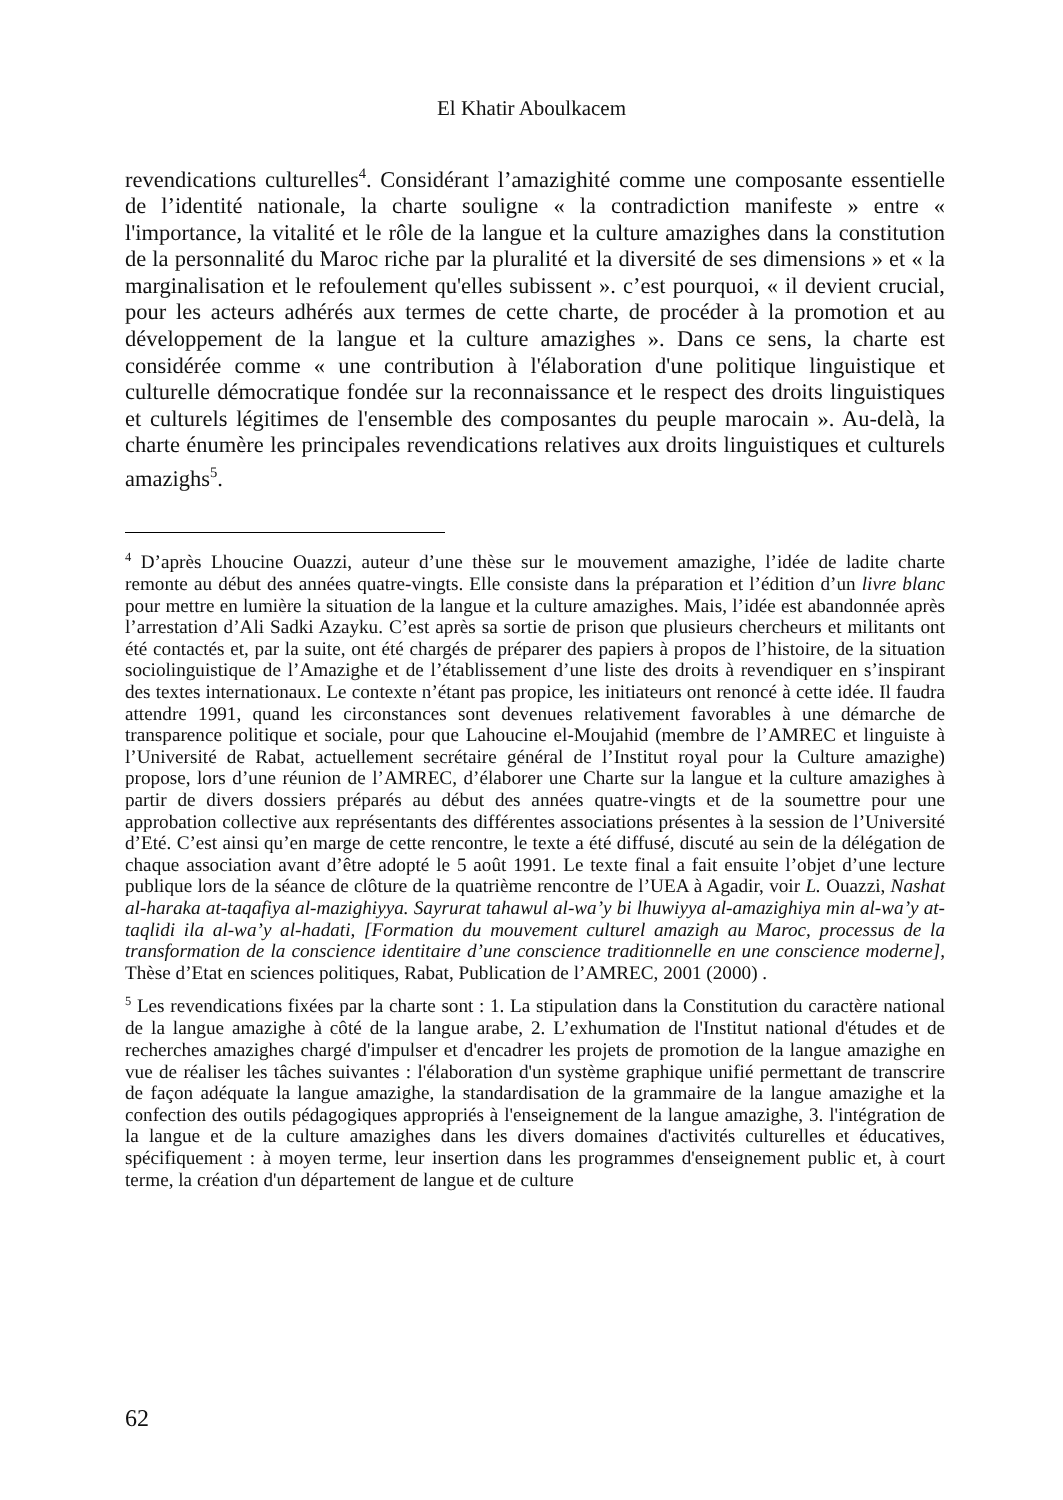El Khatir Aboulkacem
revendications culturelles<sup>4</sup>. Considérant l’amazighité comme une composante essentielle de l’identité nationale, la charte souligne « la contradiction manifeste » entre « l'importance, la vitalité et le rôle de la langue et la culture amazighes dans la constitution de la personnalité du Maroc riche par la pluralité et la diversité de ses dimensions » et « la marginalisation et le refoulement qu'elles subissent ». c’est pourquoi, « il devient crucial, pour les acteurs adhérés aux termes de cette charte, de procéder à la promotion et au développement de la langue et la culture amazighes ». Dans ce sens, la charte est considérée comme « une contribution à l'élaboration d'une politique linguistique et culturelle démocratique fondée sur la reconnaissance et le respect des droits linguistiques et culturels légitimes de l'ensemble des composantes du peuple marocain ». Au-delà, la charte énumère les principales revendications relatives aux droits linguistiques et culturels amazighs<sup>5</sup>.
<sup>4</sup> D’après Lhoucine Ouazzi, auteur d’une thèse sur le mouvement amazighe, l’idée de ladite charte remonte au début des années quatre-vingts. Elle consiste dans la préparation et l’édition d’un livre blanc pour mettre en lumière la situation de la langue et la culture amazighes. Mais, l’idée est abandonnée après l’arrestation d’Ali Sadki Azayku. C’est après sa sortie de prison que plusieurs chercheurs et militants ont été contactés et, par la suite, ont été chargés de préparer des papiers à propos de l’histoire, de la situation sociolinguistique de l’Amazighe et de l’établissement d’une liste des droits à revendiquer en s’inspirant des textes internationaux. Le contexte n’étant pas propice, les initiateurs ont renoncé à cette idée. Il faudra attendre 1991, quand les circonstances sont devenues relativement favorables à une démarche de transparence politique et sociale, pour que Lahoucine el-Moujahid (membre de l’AMREC et linguiste à l’Université de Rabat, actuellement secrétaire général de l’Institut royal pour la Culture amazighe) propose, lors d’une réunion de l’AMREC, d’élaborer une Charte sur la langue et la culture amazighes à partir de divers dossiers préparés au début des années quatre-vingts et de la soumettre pour une approbation collective aux représentants des différentes associations présentes à la session de l’Université d’Eté. C’est ainsi qu’en marge de cette rencontre, le texte a été diffusé, discuté au sein de la délégation de chaque association avant d’être adopté le 5 août 1991. Le texte final a fait ensuite l’objet d’une lecture publique lors de la séance de clôture de la quatrième rencontre de l’UEA à Agadir, voir L. Ouazzi, Nashat al-haraka at-taqafiya al-mazighiyya. Sayrurat tahawul al-wa’y bi lhuwiyya al-amazighiya min al-wa’y at-taqlidi ila al-wa’y al-hadati, [Formation du mouvement culturel amazigh au Maroc, processus de la transformation de la conscience identitaire d’une conscience traditionnelle en une conscience moderne], Thèse d’Etat en sciences politiques, Rabat, Publication de l’AMREC, 2001 (2000) .
<sup>5</sup> Les revendications fixées par la charte sont : 1. La stipulation dans la Constitution du caractère national de la langue amazighe à côté de la langue arabe, 2. L’exhumation de l'Institut national d'études et de recherches amazighes chargé d'impulser et d'encadrer les projets de promotion de la langue amazighe en vue de réaliser les tâches suivantes : l'élaboration d'un système graphique unifié permettant de transcrire de façon adéquate la langue amazighe, la standardisation de la grammaire de la langue amazighe et la confection des outils pédagogiques appropriés à l'enseignement de la langue amazighe, 3. l'intégration de la langue et de la culture amazighes dans les divers domaines d'activités culturelles et éducatives, spécifiquement : à moyen terme, leur insertion dans les programmes d'enseignement public et, à court terme, la création d'un département de langue et de culture
62